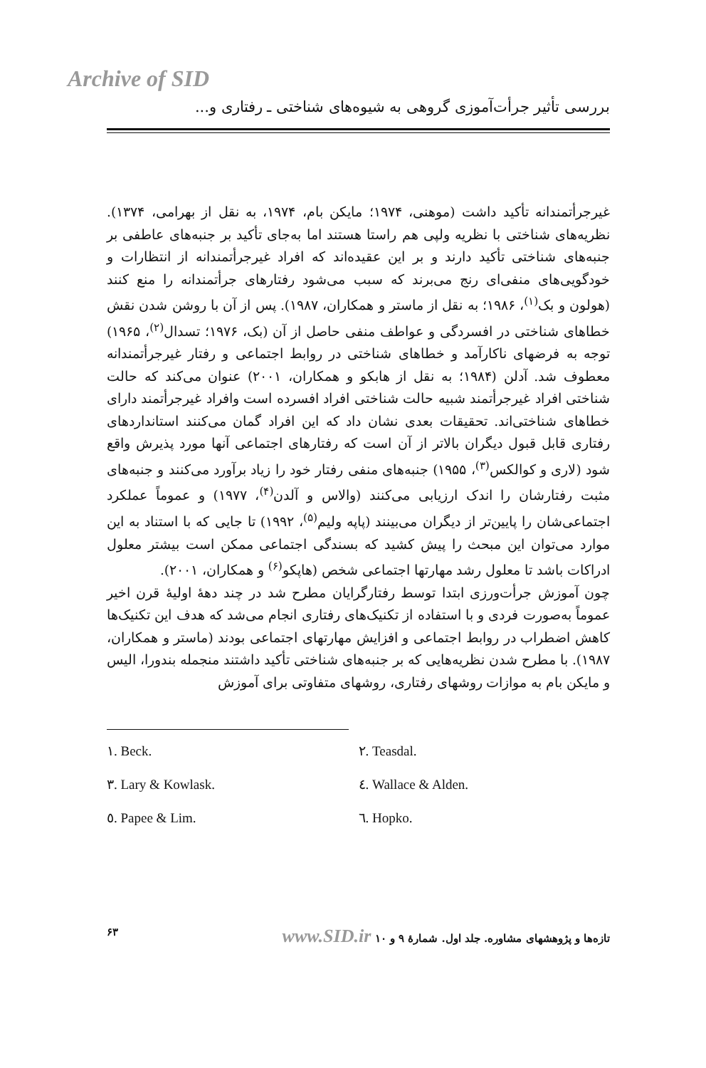Archive of SID
بررسی تأثیر جرأت‌آموزی گروهی به شیوه‌های شناختی ـ رفتاری و...
غیرجرأتمندانه تأکید داشت (موهنی، ۱۹۷۴؛ مایکن بام، ۱۹۷۴، به نقل از بهرامی، ۱۳۷۴). نظریه‌های شناختی با نظریه ولپی هم راستا هستند اما به‌جای تأکید بر جنبه‌های عاطفی بر جنبه‌های شناختی تأکید دارند و بر این عقیده‌اند که افراد غیرجرأتمندانه از انتظارات و خودگویی‌های منفی‌ای رنج می‌برند که سبب می‌شود رفتارهای جرأتمندانه را منع کنند (هولون و بک<sup>(۱)</sup>، ۱۹۸۶؛ به نقل از ماستر و همکاران، ۱۹۸۷). پس از آن با روشن شدن نقش خطاهای شناختی در افسردگی و عواطف منفی حاصل از آن (بک، ۱۹۷۶؛ تسدال<sup>(۲)</sup>، ۱۹۶۵) توجه به فرضهای ناکارآمد و خطاهای شناختی در روابط اجتماعی و رفتار غیرجرأتمندانه معطوف شد. آدلن (۱۹۸۴؛ به نقل از هابکو و همکاران، ۲۰۰۱) عنوان می‌کند که حالت شناختی افراد غیرجرأتمند شبیه حالت شناختی افراد افسرده است وافراد غیرجرأتمند دارای خطاهای شناختی‌اند. تحقیقات بعدی نشان داد که این افراد گمان می‌کنند استانداردهای رفتاری قابل قبول دیگران بالاتر از آن است که رفتارهای اجتماعی آنها مورد پذیرش واقع شود (لاری و کوالکس<sup>(۳)</sup>، ۱۹۵۵) جنبه‌های منفی رفتار خود را زیاد برآورد می‌کنند و جنبه‌های مثبت رفتارشان را اندک ارزیابی می‌کنند (والاس و آلدن<sup>(۴)</sup>، ۱۹۷۷) و عموماً عملکرد اجتماعی‌شان را پایین‌تر از دیگران می‌بینند (پاپه ولیم<sup>(۵)</sup>، ۱۹۹۲) تا جایی که با استناد به این موارد می‌توان این مبحث را پیش کشید که بسندگی اجتماعی ممکن است بیشتر معلول ادراکات باشد تا معلول رشد مهارتها اجتماعی شخص (هاپکو<sup>(۶)</sup> و همکاران، ۲۰۰۱).
چون آموزش جرأت‌ورزی ابتدا توسط رفتارگرایان مطرح شد در چند دههٔ اولیهٔ قرن اخیر عموماً به‌صورت فردی و با استفاده از تکنیک‌های رفتاری انجام می‌شد که هدف این تکنیک‌ها کاهش اضطراب در روابط اجتماعی و افزایش مهارتهای اجتماعی بودند (ماستر و همکاران، ۱۹۸۷). با مطرح شدن نظریه‌هایی که بر جنبه‌های شناختی تأکید داشتند منجمله بندورا، الیس و مایکن بام به موازات روشهای رفتاری، روشهای متفاوتی برای آموزش
۱. Beck.
۲. Teasdal.
۳. Lary & Kowlask.
٤. Wallace & Alden.
٥. Papee & Lim.
٦. Hopko.
تازه‌ها و پژوهشهای مشاوره. جلد اول. شمارهٔ ۹ و ۱۰ www.SID.ir ۶۳